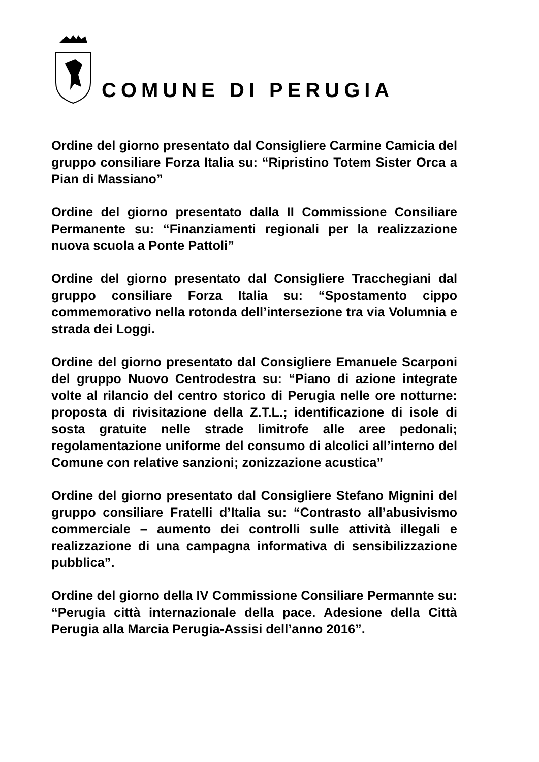COMUNE DI PERUGIA
Ordine del giorno presentato dal Consigliere Carmine Camicia del gruppo consiliare Forza Italia su: “Ripristino Totem Sister Orca a Pian di Massiano”
Ordine del giorno presentato dalla II Commissione Consiliare Permanente su: “Finanziamenti regionali per la realizzazione nuova scuola a Ponte Pattoli”
Ordine del giorno presentato dal Consigliere Tracchegiani dal gruppo consiliare Forza Italia su: “Spostamento cippo commemorativo nella rotonda dell’intersezione tra via Volumnia e strada dei Loggi.
Ordine del giorno presentato dal Consigliere Emanuele Scarponi del gruppo Nuovo Centrodestra su: “Piano di azione integrate volte al rilancio del centro storico di Perugia nelle ore notturne: proposta di rivisitazione della Z.T.L.; identificazione di isole di sosta gratuite nelle strade limitrofe alle aree pedonali; regolamentazione uniforme del consumo di alcolici all’interno del Comune con relative sanzioni; zonizzazione acustica”
Ordine del giorno presentato dal Consigliere Stefano Mignini del gruppo consiliare Fratelli d’Italia su: “Contrasto all’abusivismo commerciale – aumento dei controlli sulle attività illegali e realizzazione di una campagna informativa di sensibilizzazione pubblica”.
Ordine del giorno della IV Commissione Consiliare Permannte su: “Perugia città internazionale della pace. Adesione della Città Perugia alla Marcia Perugia-Assisi dell’anno 2016”.